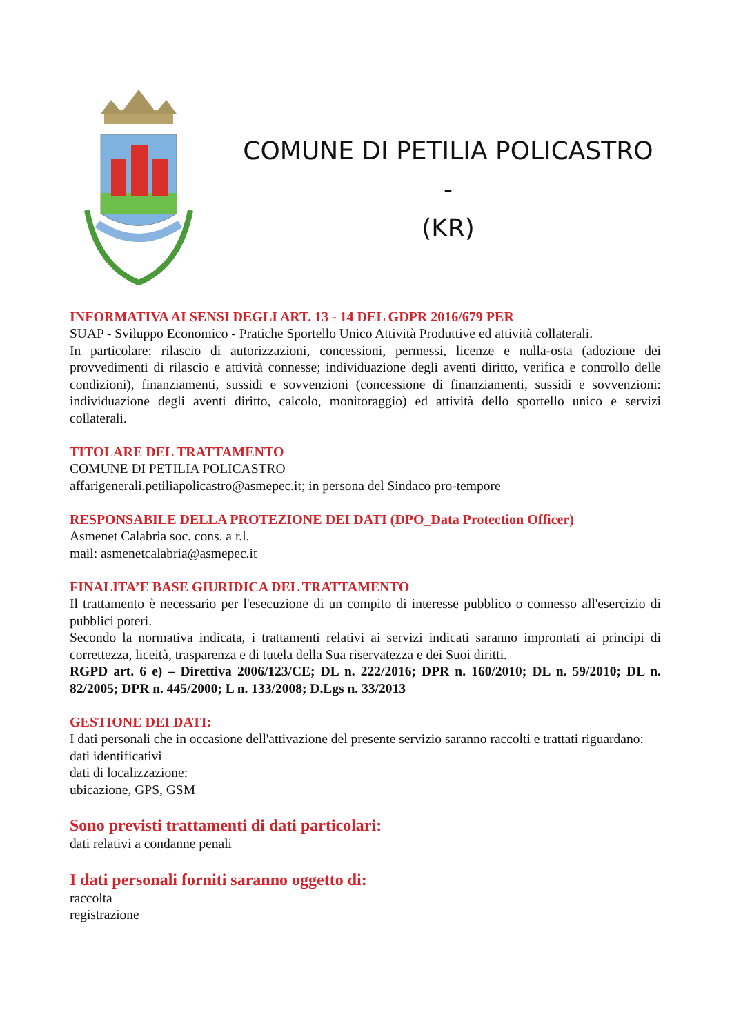COMUNE DI PETILIA POLICASTRO -
(KR)
INFORMATIVA AI SENSI DEGLI ART. 13 - 14 DEL GDPR 2016/679 PER
SUAP - Sviluppo Economico - Pratiche Sportello Unico Attività Produttive ed attività collaterali.
In particolare: rilascio di autorizzazioni, concessioni, permessi, licenze e nulla-osta (adozione dei provvedimenti di rilascio e attività connesse; individuazione degli aventi diritto, verifica e controllo delle condizioni), finanziamenti, sussidi e sovvenzioni (concessione di finanziamenti, sussidi e sovvenzioni: individuazione degli aventi diritto, calcolo, monitoraggio) ed attività dello sportello unico e servizi collaterali.
TITOLARE DEL TRATTAMENTO
COMUNE DI PETILIA POLICASTRO
affarigenerali.petiliapolicastro@asmepec.it; in persona del Sindaco pro-tempore
RESPONSABILE DELLA PROTEZIONE DEI DATI (DPO_Data Protection Officer)
Asmenet Calabria soc. cons. a r.l.
mail: asmenetcalabria@asmepec.it
FINALITA’E BASE GIURIDICA DEL TRATTAMENTO
Il trattamento è necessario per l'esecuzione di un compito di interesse pubblico o connesso all'esercizio di pubblici poteri.
Secondo la normativa indicata, i trattamenti relativi ai servizi indicati saranno improntati ai principi di correttezza, liceità, trasparenza e di tutela della Sua riservatezza e dei Suoi diritti.
RGPD art. 6 e) – Direttiva 2006/123/CE; DL n. 222/2016; DPR n. 160/2010; DL n. 59/2010; DL n. 82/2005; DPR n. 445/2000; L n. 133/2008; D.Lgs n. 33/2013
GESTIONE DEI DATI:
I dati personali che in occasione dell'attivazione del presente servizio saranno raccolti e trattati riguardano:
dati identificativi
dati di localizzazione:
ubicazione, GPS, GSM
Sono previsti trattamenti di dati particolari:
dati relativi a condanne penali
I dati personali forniti saranno oggetto di:
raccolta
registrazione